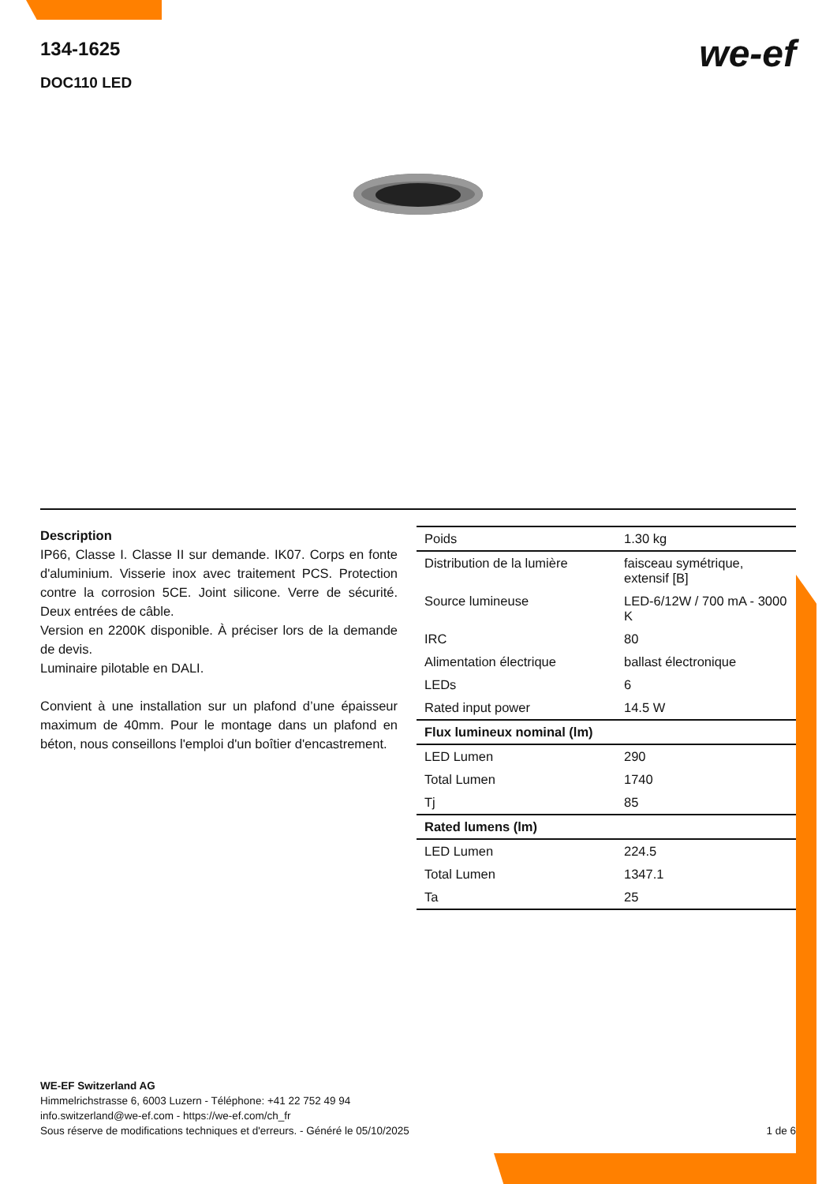134-1625
DOC110 LED
we-ef
Description
IP66, Classe I. Classe II sur demande. IK07. Corps en fonte d'aluminium. Visserie inox avec traitement PCS. Protection contre la corrosion 5CE. Joint silicone. Verre de sécurité. Deux entrées de câble.
Version en 2200K disponible. À préciser lors de la demande de devis.
Luminaire pilotable en DALI.
Convient à une installation sur un plafond d’une épaisseur maximum de 40mm. Pour le montage dans un plafond en béton, nous conseillons l'emploi d'un boîtier d'encastrement.
| Poids | 1.30 kg |
| Distribution de la lumière | faisceau symétrique, extensif [B] |
| Source lumineuse | LED-6/12W / 700 mA - 3000 K |
| IRC | 80 |
| Alimentation électrique | ballast électronique |
| LEDs | 6 |
| Rated input power | 14.5 W |
| Flux lumineux nominal (lm) | |
| LED Lumen | 290 |
| Total Lumen | 1740 |
| Tj | 85 |
| Rated lumens (lm) | |
| LED Lumen | 224.5 |
| Total Lumen | 1347.1 |
| Ta | 25 |
WE-EF Switzerland AG
Himmelrichstrasse 6, 6003 Luzern - Téléphone: +41 22 752 49 94
info.switzerland@we-ef.com - https://we-ef.com/ch_fr
Sous réserve de modifications techniques et d'erreurs. - Généré le 05/10/2025 1 de 6